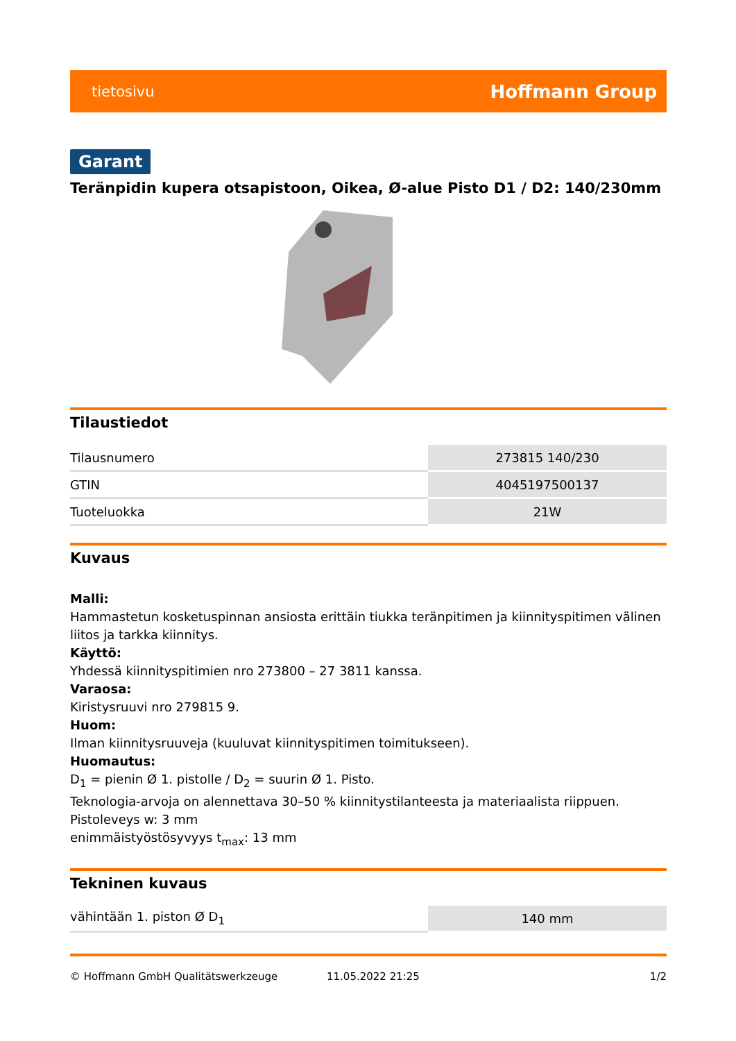tietosivu Hoffmann Group
Garant
Teränpidin kupera otsapistoon, Oikea, Ø-alue Pisto D1 / D2: 140/230mm
Tilaustiedot
| Tilausnumero | 273815 140/230 |
| GTIN | 4045197500137 |
| Tuoteluokka | 21W |
Kuvaus
Malli:
Hammastetun kosketuspinnan ansiosta erittäin tiukka teränpitimen ja kiinnityspitimen välinen liitos ja tarkka kiinnitys.
Käyttö:
Yhdessä kiinnityspitimien nro 273800 – 27 3811 kanssa.
Varaosa:
Kiristysruuvi nro 279815 9.
Huom:
Ilman kiinnitysruuveja (kuuluvat kiinnityspitimen toimitukseen).
Huomautus:
D<sub>1</sub> = pienin Ø 1. pistolle / D<sub>2</sub> = suurin Ø 1. Pisto.
Teknologia-arvoja on alennettava 30–50 % kiinnitystilanteesta ja materiaalista riippuen.
Pistoleveys w: 3 mm
enimmäistyöstösyvyys t<sub>max</sub>: 13 mm
Tekninen kuvaus
| vähintään 1. piston Ø D<sub>1</sub> | 140 mm |
© Hoffmann GmbH Qualitätswerkzeuge 11.05.2022 21:25 1/2